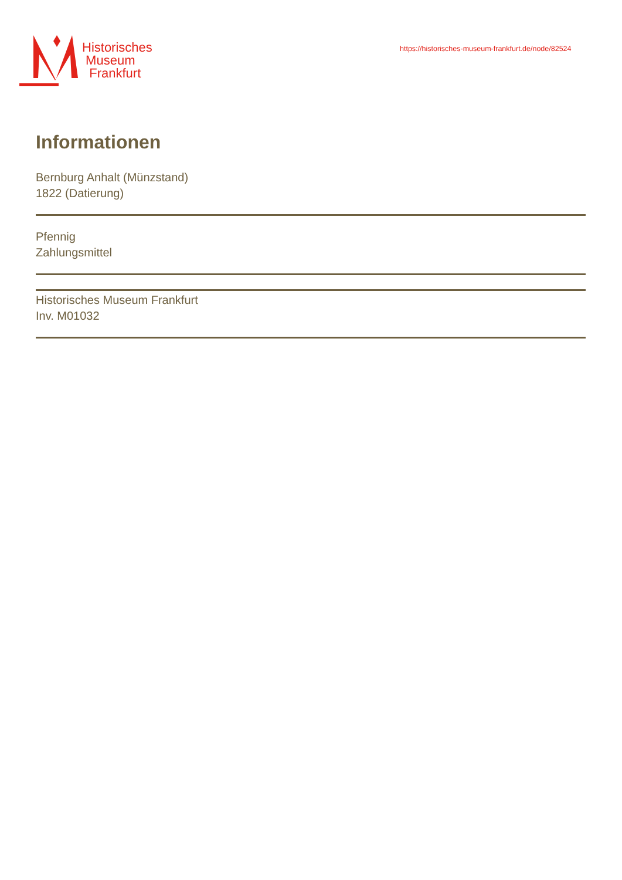Historisches
Museum
Frankfurt
https://historisches-museum-frankfurt.de/node/82524
Informationen
Bernburg Anhalt (Münzstand)
1822 (Datierung)
Pfennig
Zahlungsmittel
Historisches Museum Frankfurt
Inv. M01032